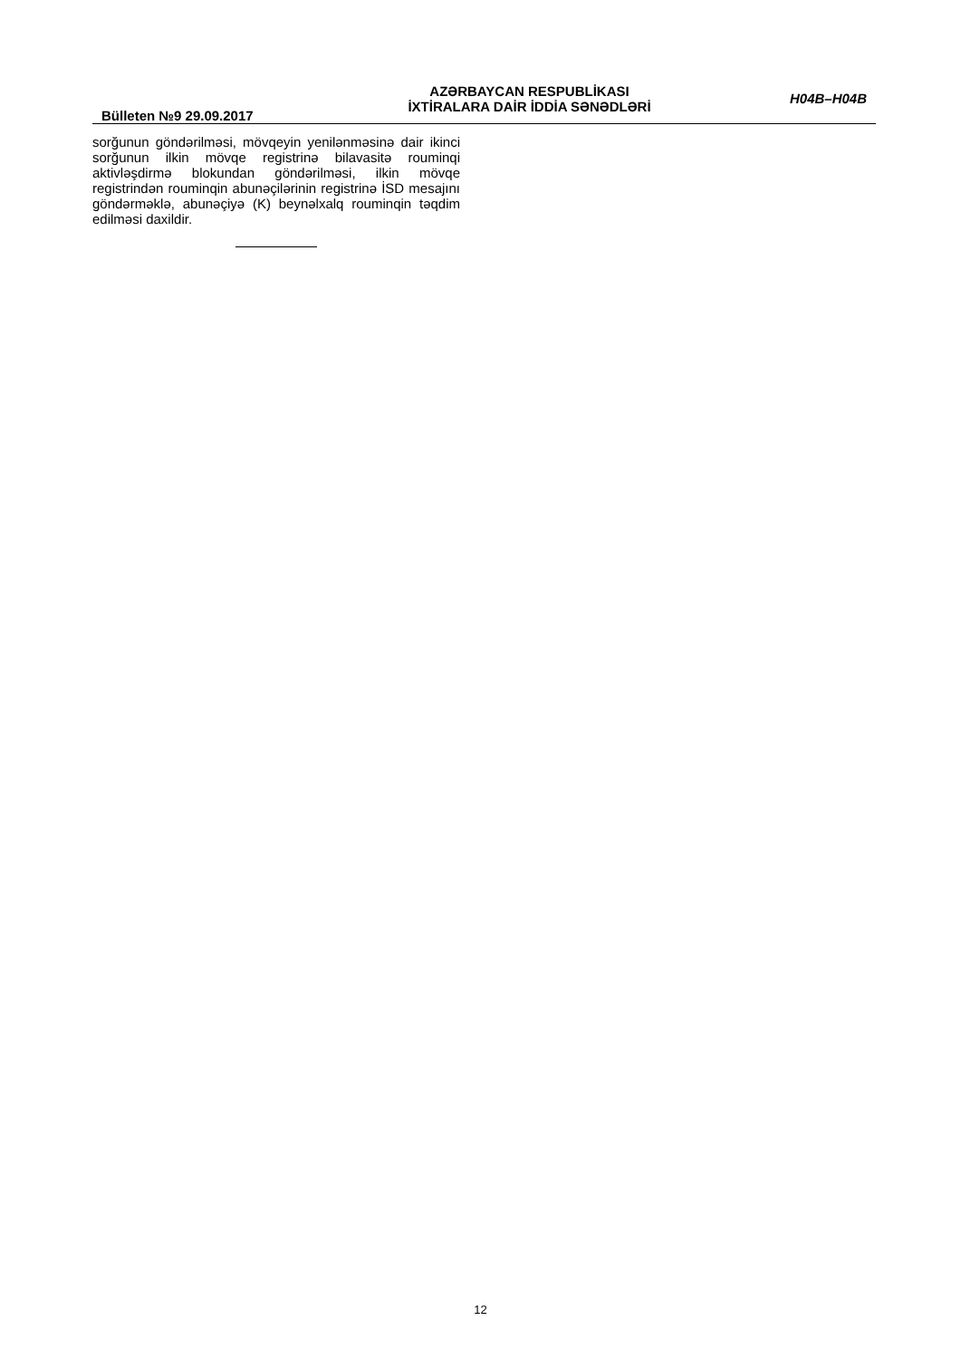Bülleten №9 29.09.2017
AZƏRBAYCAN RESPUBLİKASI
İXTİRALARA DAİR İDDİA SƏNƏDLƏRİ
H04B–H04B
sorğunun göndərilməsi, mövqeyin yenilənməsinə dair ikinci sorğunun ilkin mövqe registrinə bilavasitə rouminqi aktivləşdirmə blokundan göndərilməsi, ilkin mövqe registrindən rouminqin abunəçilərinin registrinə İSD mesajını göndərməklə, abunəçiyə (K) beynəlxalq rouminqin təqdim edilməsi daxildir.
12